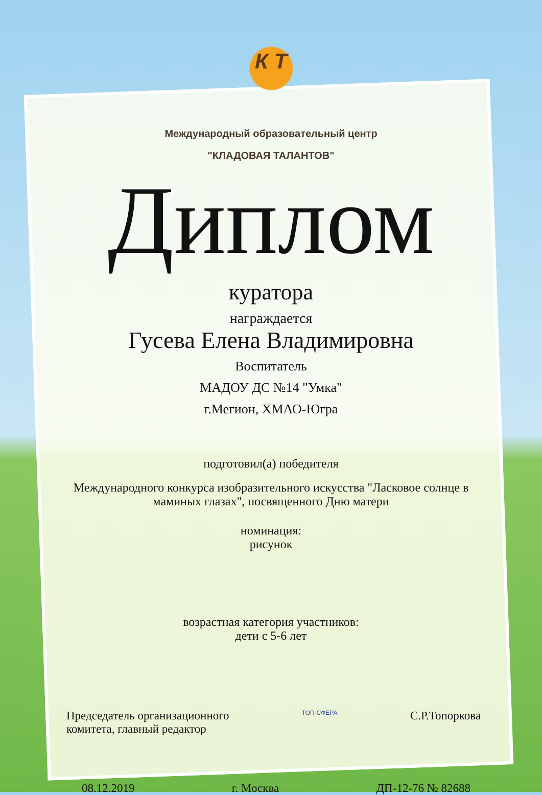К Т
Международный образовательный центр
"КЛАДОВАЯ ТАЛАНТОВ"
Диплом
куратора
награждается
Гусева Елена Владимировна
Воспитатель
МАДОУ ДС №14 "Умка"
г.Мегион, ХМАО-Югра
подготовил(а) победителя
Международного конкурса изобразительного искусства "Ласковое солнце в маминых глазах", посвященного Дню матери
номинация:
рисунок
возрастная категория участников:
дети с 5-6 лет
Председатель организационного
комитета, главный редактор
ТОП-СФЕРА
С.Р.Топоркова
08.12.2019 г. Москва ДП-12-76 № 82688